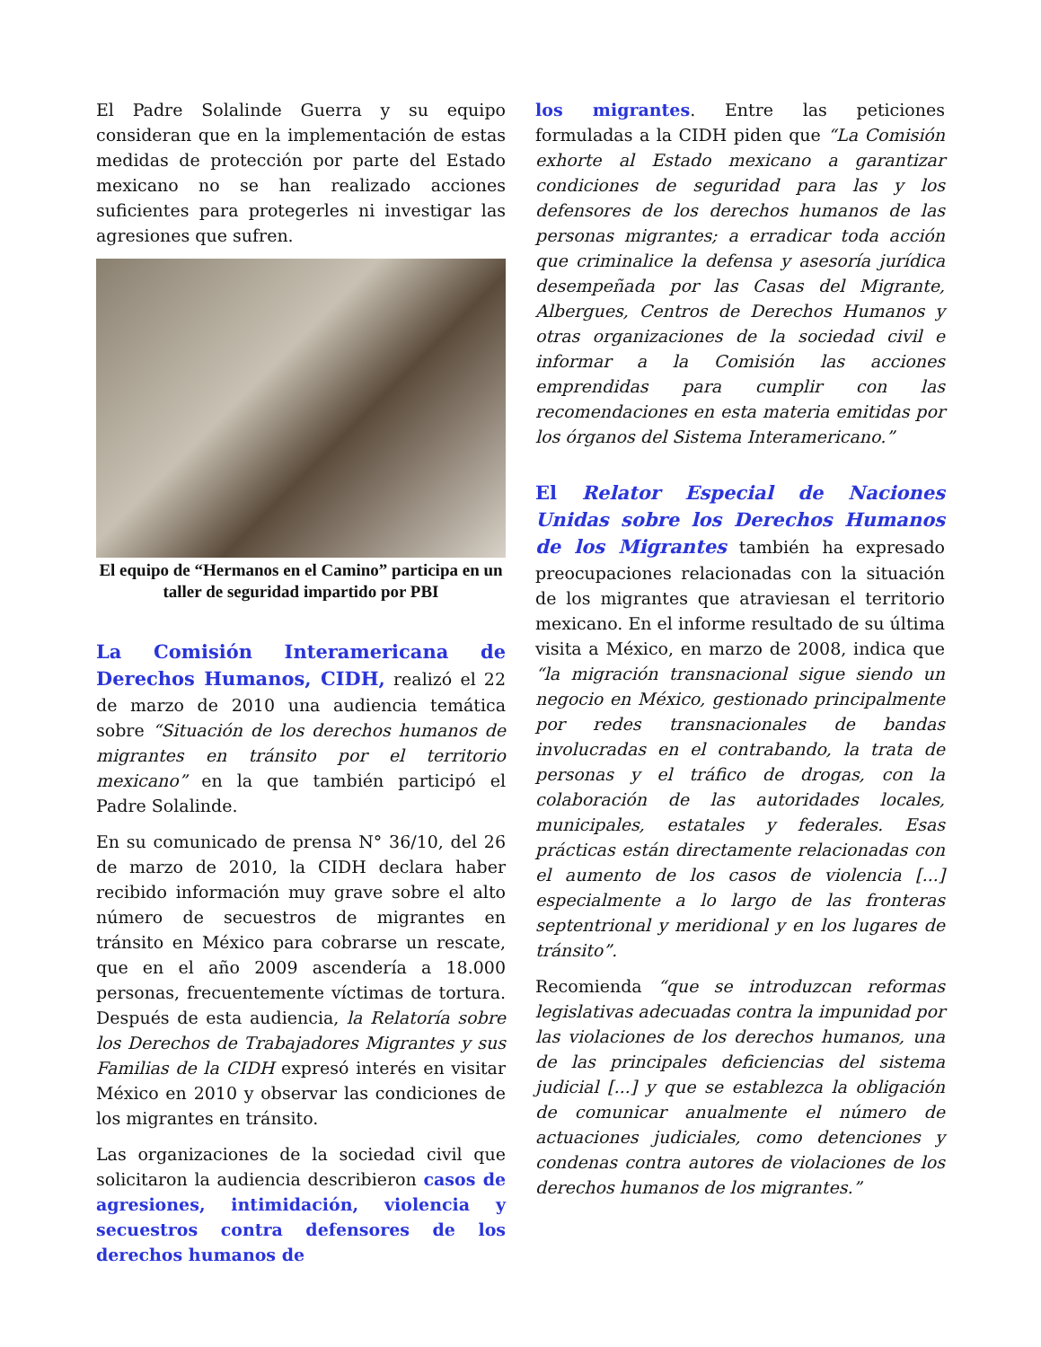El Padre Solalinde Guerra y su equipo consideran que en la implementación de estas medidas de protección por parte del Estado mexicano no se han realizado acciones suficientes para protegerles ni investigar las agresiones que sufren.
El equipo de “Hermanos en el Camino” participa en un taller de seguridad impartido por PBI
La Comisión Interamericana de Derechos Humanos, CIDH, realizó el 22 de marzo de 2010 una audiencia temática sobre “Situación de los derechos humanos de migrantes en tránsito por el territorio mexicano” en la que también participó el Padre Solalinde.
En su comunicado de prensa N° 36/10, del 26 de marzo de 2010, la CIDH declara haber recibido información muy grave sobre el alto número de secuestros de migrantes en tránsito en México para cobrarse un rescate, que en el año 2009 ascendería a 18.000 personas, frecuentemente víctimas de tortura. Después de esta audiencia, la Relatoría sobre los Derechos de Trabajadores Migrantes y sus Familias de la CIDH expresó interés en visitar México en 2010 y observar las condiciones de los migrantes en tránsito.
Las organizaciones de la sociedad civil que solicitaron la audiencia describieron casos de agresiones, intimidación, violencia y secuestros contra defensores de los derechos humanos de
los migrantes. Entre las peticiones formuladas a la CIDH piden que “La Comisión exhorte al Estado mexicano a garantizar condiciones de seguridad para las y los defensores de los derechos humanos de las personas migrantes; a erradicar toda acción que criminalice la defensa y asesoría jurídica desempeñada por las Casas del Migrante, Albergues, Centros de Derechos Humanos y otras organizaciones de la sociedad civil e informar a la Comisión las acciones emprendidas para cumplir con las recomendaciones en esta materia emitidas por los órganos del Sistema Interamericano.”
El Relator Especial de Naciones Unidas sobre los Derechos Humanos de los Migrantes también ha expresado preocupaciones relacionadas con la situación de los migrantes que atraviesan el territorio mexicano. En el informe resultado de su última visita a México, en marzo de 2008, indica que “la migración transnacional sigue siendo un negocio en México, gestionado principalmente por redes transnacionales de bandas involucradas en el contrabando, la trata de personas y el tráfico de drogas, con la colaboración de las autoridades locales, municipales, estatales y federales. Esas prácticas están directamente relacionadas con el aumento de los casos de violencia [...] especialmente a lo largo de las fronteras septentrional y meridional y en los lugares de tránsito”.
Recomienda “que se introduzcan reformas legislativas adecuadas contra la impunidad por las violaciones de los derechos humanos, una de las principales deficiencias del sistema judicial [...] y que se establezca la obligación de comunicar anualmente el número de actuaciones judiciales, como detenciones y condenas contra autores de violaciones de los derechos humanos de los migrantes.”